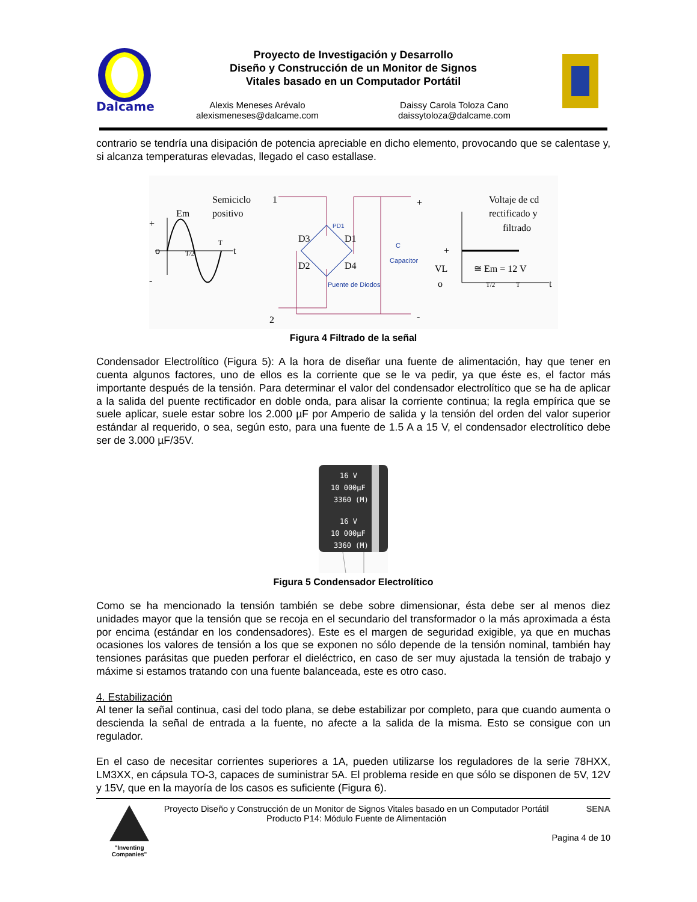Dalcame
Proyecto de Investigación y Desarrollo
Diseño y Construcción de un Monitor de Signos
Vitales basado en un Computador Portátil
Alexis Meneses Arévalo
alexismeneses@dalcame.com
Daissy Carola Toloza Cano
daissytoloza@dalcame.com
contrario se tendría una disipación de potencia apreciable en dicho elemento, provocando que se calentase y, si alcanza temperaturas elevadas, llegado el caso estallase.
Semiciclo
positivo
Em
+
-
o
t
T
T/2
1
2
PD1
D3
D1
D2
D4
Puente de Diodos
C
Capacitor
+
-
Voltaje de cd
rectificado y
filtrado
+
VL
o
≅ Em = 12 V
T/2
T
t
Figura 4 Filtrado de la señal
Condensador Electrolítico (Figura 5): A la hora de diseñar una fuente de alimentación, hay que tener en cuenta algunos factores, uno de ellos es la corriente que se le va pedir, ya que éste es, el factor más importante después de la tensión. Para determinar el valor del condensador electrolítico que se ha de aplicar a la salida del puente rectificador en doble onda, para alisar la corriente continua; la regla empírica que se suele aplicar, suele estar sobre los 2.000 µF por Amperio de salida y la tensión del orden del valor superior estándar al requerido, o sea, según esto, para una fuente de 1.5 A a 15 V, el condensador electrolítico debe ser de 3.000 µF/35V.
16 V
10 000µF
3360 (M)
16 V
10 000µF
3360 (M)
Figura 5 Condensador Electrolítico
Como se ha mencionado la tensión también se debe sobre dimensionar, ésta debe ser al menos diez unidades mayor que la tensión que se recoja en el secundario del transformador o la más aproximada a ésta por encima (estándar en los condensadores). Este es el margen de seguridad exigible, ya que en muchas ocasiones los valores de tensión a los que se exponen no sólo depende de la tensión nominal, también hay tensiones parásitas que pueden perforar el dieléctrico, en caso de ser muy ajustada la tensión de trabajo y máxime si estamos tratando con una fuente balanceada, este es otro caso.
4. Estabilización
Al tener la señal continua, casi del todo plana, se debe estabilizar por completo, para que cuando aumenta o descienda la señal de entrada a la fuente, no afecte a la salida de la misma. Esto se consigue con un regulador.
En el caso de necesitar corrientes superiores a 1A, pueden utilizarse los reguladores de la serie 78HXX, LM3XX, en cápsula TO-3, capaces de suministrar 5A. El problema reside en que sólo se disponen de 5V, 12V y 15V, que en la mayoría de los casos es suficiente (Figura 6).
"Inventing Companies"
Proyecto Diseño y Construcción de un Monitor de Signos Vitales basado en un Computador Portátil
Producto P14: Módulo Fuente de Alimentación
SENA
Pagina 4 de 10